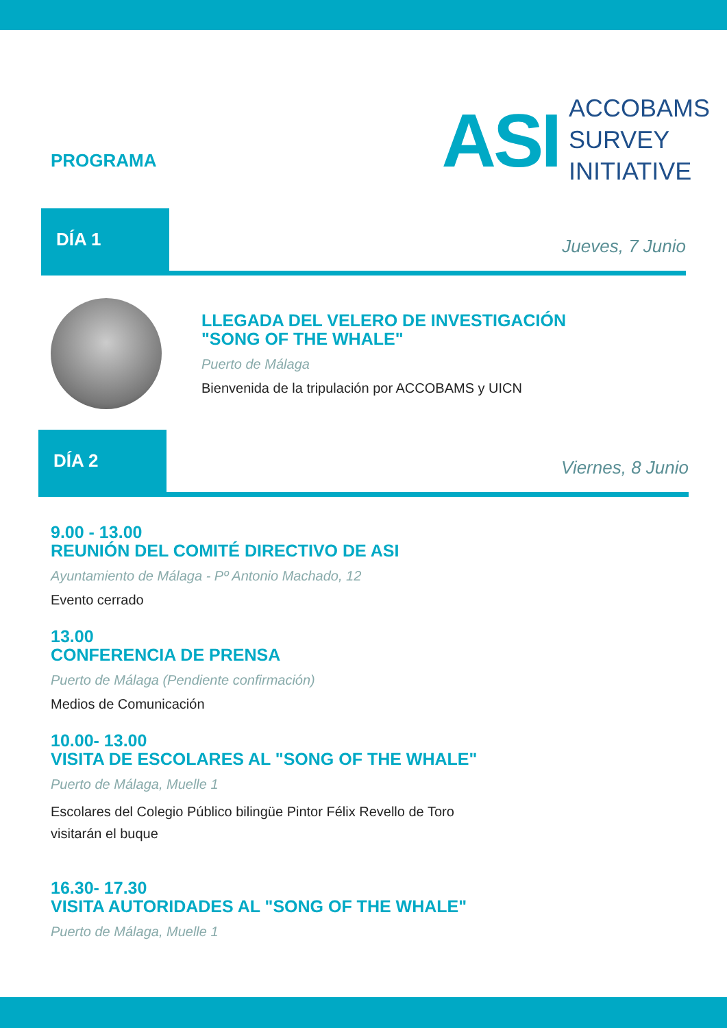PROGRAMA
ASI
ACCOBAMS
SURVEY
INITIATIVE
DÍA 1
Jueves, 7 Junio
LLEGADA DEL VELERO DE INVESTIGACIÓN
"SONG OF THE WHALE"
Puerto de Málaga
Bienvenida de la tripulación por ACCOBAMS y UICN
DÍA 2
Viernes, 8 Junio
9.00 - 13.00
REUNIÓN DEL COMITÉ DIRECTIVO DE ASI
Ayuntamiento de Málaga - Pº Antonio Machado, 12
Evento cerrado
13.00
CONFERENCIA DE PRENSA
Puerto de Málaga (Pendiente confirmación)
Medios de Comunicación
10.00- 13.00
VISITA DE ESCOLARES AL "SONG OF THE WHALE"
Puerto de Málaga, Muelle 1
Escolares del Colegio Público bilingüe Pintor Félix Revello de Toro
visitarán el buque
16.30- 17.30
VISITA AUTORIDADES AL "SONG OF THE WHALE"
Puerto de Málaga, Muelle 1